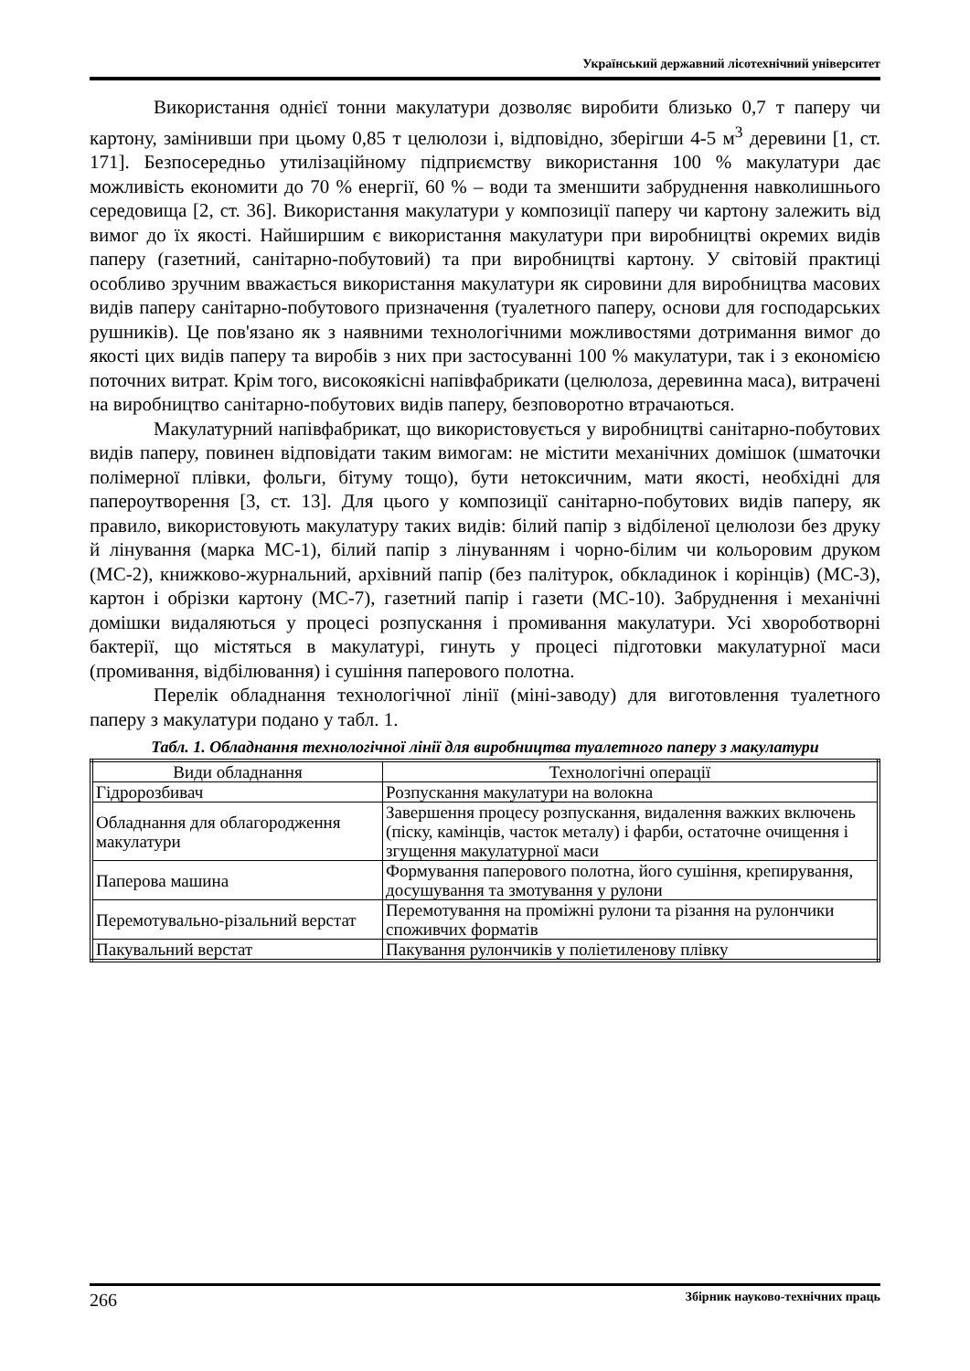Український державний лісотехнічний університет
Використання однієї тонни макулатури дозволяє виробити близько 0,7 т паперу чи картону, замінивши при цьому 0,85 т целюлози і, відповідно, зберігши 4-5 м<sup>3</sup> деревини [1, ст. 171]. Безпосередньо утилізаційному підприємству використання 100 % макулатури дає можливість економити до 70 % енергії, 60 % – води та зменшити забруднення навколишнього середовища [2, ст. 36]. Використання макулатури у композиції паперу чи картону залежить від вимог до їх якості. Найширшим є використання макулатури при виробництві окремих видів паперу (газетний, санітарно-побутовий) та при виробництві картону. У світовій практиці особливо зручним вважається використання макулатури як сировини для виробництва масових видів паперу санітарно-побутового призначення (туалетного паперу, основи для господарських рушників). Це пов'язано як з наявними технологічними можливостями дотримання вимог до якості цих видів паперу та виробів з них при застосуванні 100 % макулатури, так і з економією поточних витрат. Крім того, високоякісні напівфабрикати (целюлоза, деревинна маса), витрачені на виробництво санітарно-побутових видів паперу, безповоротно втрачаються.
Макулатурний напівфабрикат, що використовується у виробництві санітарно-побутових видів паперу, повинен відповідати таким вимогам: не містити механічних домішок (шматочки полімерної плівки, фольги, бітуму тощо), бути нетоксичним, мати якості, необхідні для папероутворення [3, ст. 13]. Для цього у композиції санітарно-побутових видів паперу, як правило, використовують макулатуру таких видів: білий папір з відбіленої целюлози без друку й лінування (марка МС-1), білий папір з лінуванням і чорно-білим чи кольоровим друком (МС-2), книжково-журнальний, архівний папір (без палітурок, обкладинок і корінців) (МС-3), картон і обрізки картону (МС-7), газетний папір і газети (МС-10). Забруднення і механічні домішки видаляються у процесі розпускання і промивання макулатури. Усі хвороботворні бактерії, що містяться в макулатурі, гинуть у процесі підготовки макулатурної маси (промивання, відбілювання) і сушіння паперового полотна.
Перелік обладнання технологічної лінії (міні-заводу) для виготовлення туалетного паперу з макулатури подано у табл. 1.
Табл. 1. Обладнання технологічної лінії для виробництва туалетного паперу з макулатури
| Види обладнання | Технологічні операції |
| --- | --- |
| Гідророзбивач | Розпускання макулатури на волокна |
| Обладнання для облагородження макулатури | Завершення процесу розпускання, видалення важких включень (піску, камінців, часток металу) і фарби, остаточне очищення і згущення макулатурної маси |
| Паперова машина | Формування паперового полотна, його сушіння, крепирування, досушування та змотування у рулони |
| Перемотувально-різальний верстат | Перемотування на проміжні рулони та різання на рулончики споживчих форматів |
| Пакувальний верстат | Пакування рулончиків у поліетиленову плівку |
266 Збірник науково-технічних праць